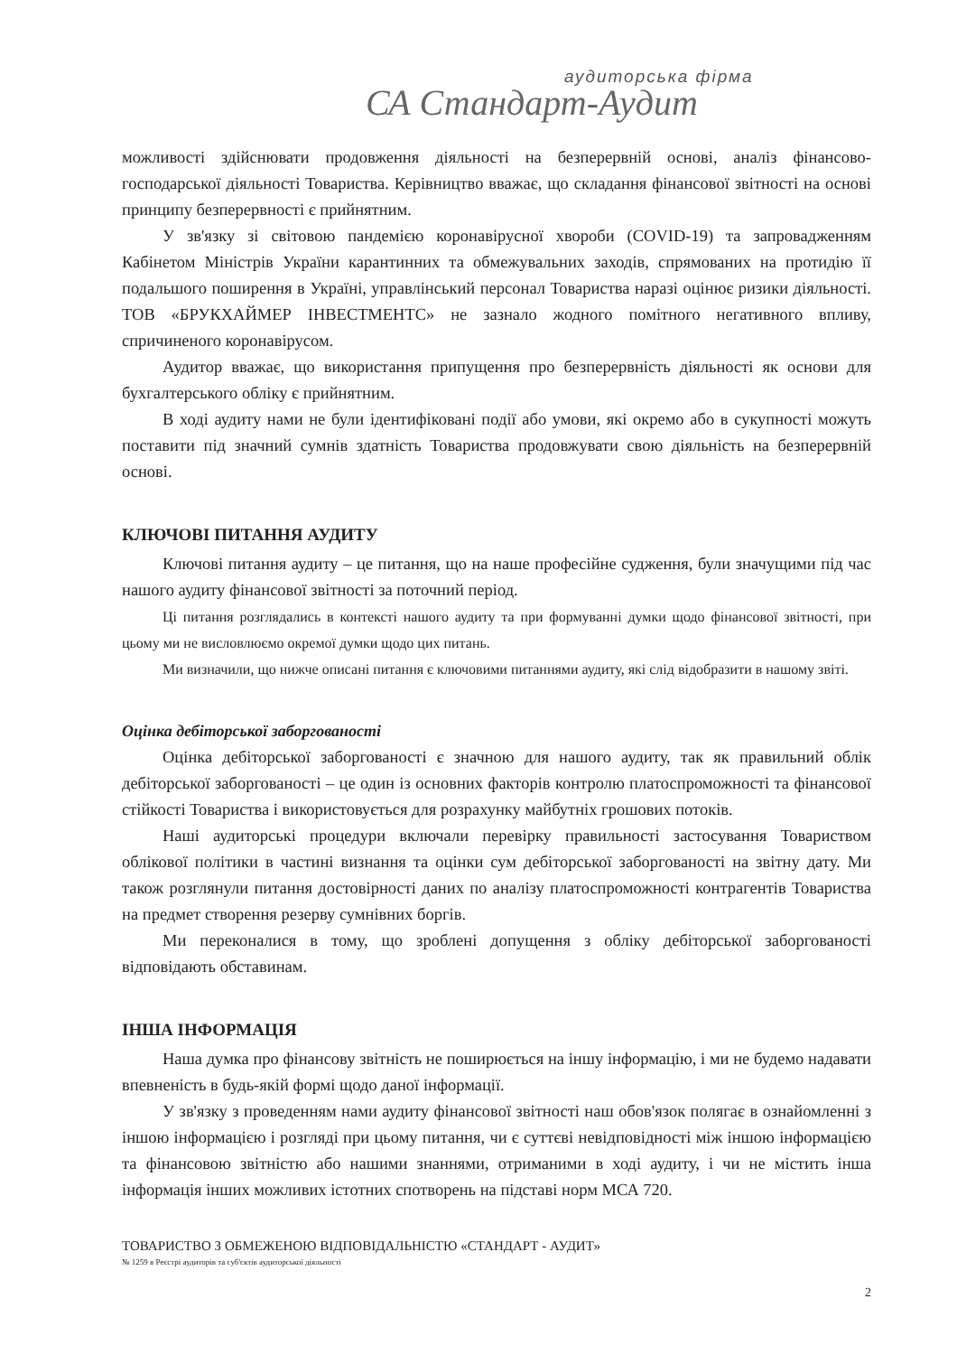аудиторська фірма
СА Стандарт-Аудит
можливості здійснювати продовження діяльності на безперервній основі, аналіз фінансово-господарської діяльності Товариства. Керівництво вважає, що складання фінансової звітності на основі принципу безперервності є прийнятним.
У зв'язку зі світовою пандемією коронавірусної хвороби (COVID-19) та запровадженням Кабінетом Міністрів України карантинних та обмежувальних заходів, спрямованих на протидію її подальшого поширення в Україні, управлінський персонал Товариства наразі оцінює ризики діяльності. ТОВ «БРУКХАЙМЕР ІНВЕСТМЕНТС» не зазнало жодного помітного негативного впливу, спричиненого коронавірусом.
Аудитор вважає, що використання припущення про безперервність діяльності як основи для бухгалтерського обліку є прийнятним.
В ході аудиту нами не були ідентифіковані події або умови, які окремо або в сукупності можуть поставити під значний сумнів здатність Товариства продовжувати свою діяльність на безперервній основі.
КЛЮЧОВІ ПИТАННЯ АУДИТУ
Ключові питання аудиту – це питання, що на наше професійне судження, були значущими під час нашого аудиту фінансової звітності за поточний період.
Ці питання розглядались в контексті нашого аудиту та при формуванні думки щодо фінансової звітності, при цьому ми не висловлюємо окремої думки щодо цих питань.
Ми визначили, що нижче описані питання є ключовими питаннями аудиту, які слід відобразити в нашому звіті.
Оцінка дебіторської заборгованості
Оцінка дебіторської заборгованості є значною для нашого аудиту, так як правильний облік дебіторської заборгованості – це один із основних факторів контролю платоспроможності та фінансової стійкості Товариства і використовується для розрахунку майбутніх грошових потоків.
Наші аудиторські процедури включали перевірку правильності застосування Товариством облікової політики в частині визнання та оцінки сум дебіторської заборгованості на звітну дату. Ми також розглянули питання достовірності даних по аналізу платоспроможності контрагентів Товариства на предмет створення резерву сумнівних боргів.
Ми переконалися в тому, що зроблені допущення з обліку дебіторської заборгованості відповідають обставинам.
ІНША ІНФОРМАЦІЯ
Наша думка про фінансову звітність не поширюється на іншу інформацію, і ми не будемо надавати впевненість в будь-якій формі щодо даної інформації.
У зв'язку з проведенням нами аудиту фінансової звітності наш обов'язок полягає в ознайомленні з іншою інформацією і розгляді при цьому питання, чи є суттєві невідповідності між іншою інформацією та фінансовою звітністю або нашими знаннями, отриманими в ході аудиту, і чи не містить інша інформація інших можливих істотних спотворень на підставі норм МСА 720.
ТОВАРИСТВО З ОБМЕЖЕНОЮ ВІДПОВІДАЛЬНІСТЮ «СТАНДАРТ - АУДИТ»
№ 1259 в Реєстрі аудиторів та суб'єктів аудиторської діяльності
2